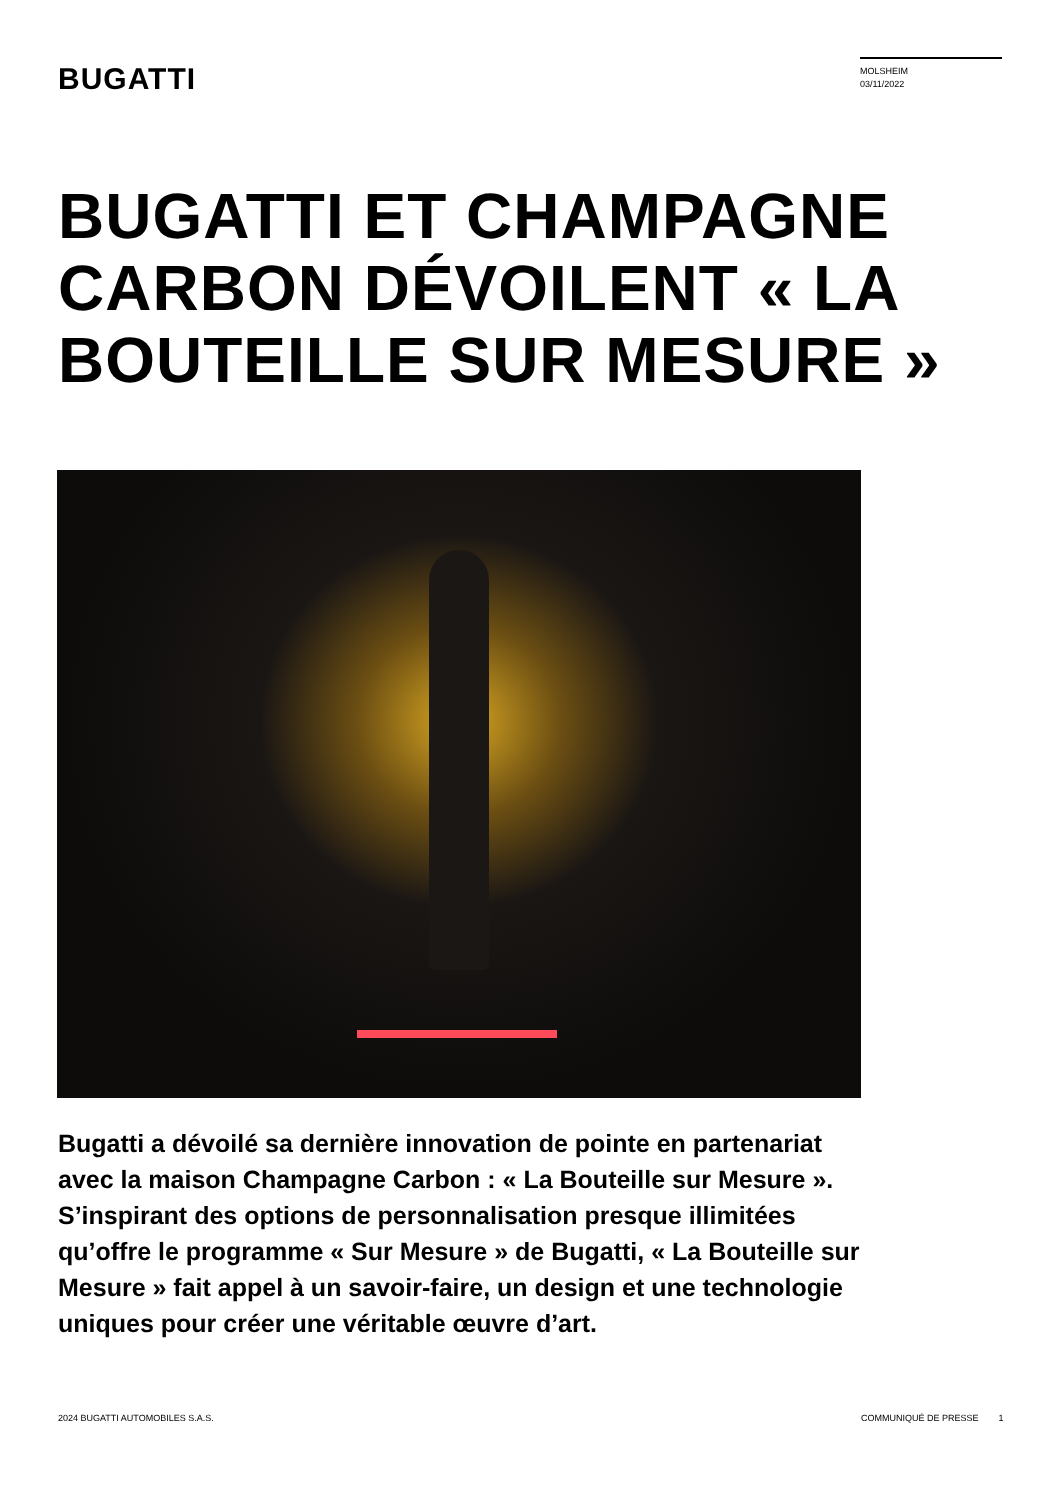BUGATTI
MOLSHEIM
03/11/2022
BUGATTI ET CHAMPAGNE CARBON DÉVOILENT « LA BOUTEILLE SUR MESURE »
Bugatti a dévoilé sa dernière innovation de pointe en partenariat avec la maison Champagne Carbon : « La Bouteille sur Mesure ». S’inspirant des options de personnalisation presque illimitées qu’offre le programme « Sur Mesure » de Bugatti, « La Bouteille sur Mesure » fait appel à un savoir-faire, un design et une technologie uniques pour créer une véritable œuvre d’art.
2024 BUGATTI AUTOMOBILES S.A.S.
COMMUNIQUÉ DE PRESSE 1